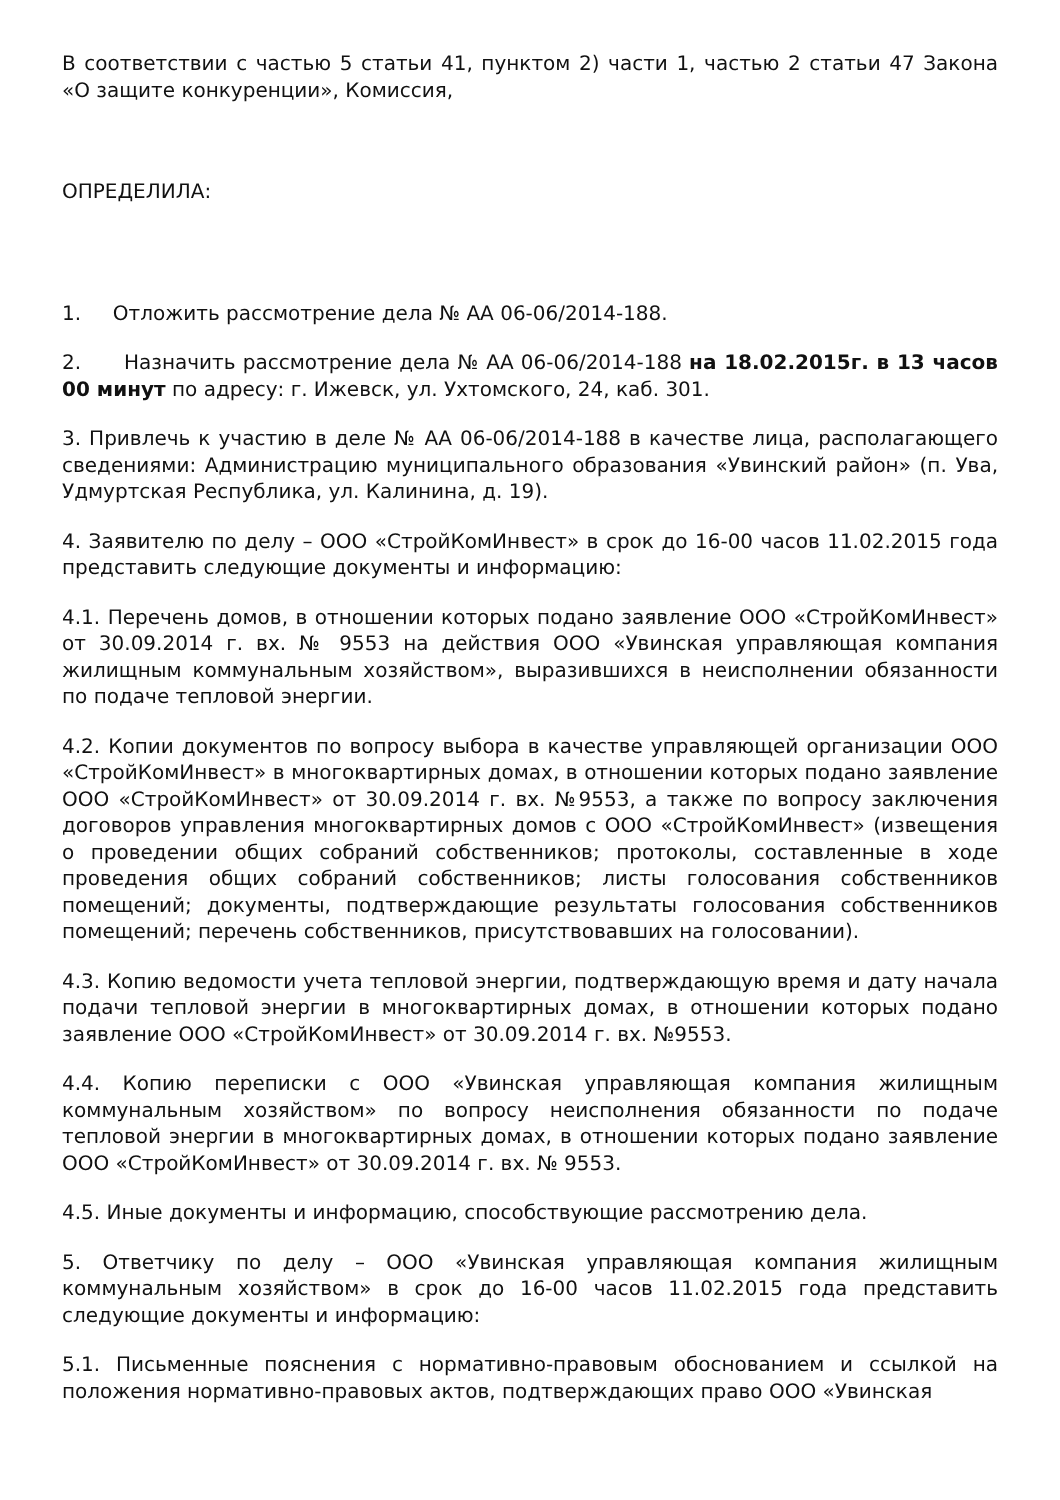В соответствии с частью 5 статьи 41, пунктом 2) части 1, частью 2 статьи 47 Закона «О защите конкуренции», Комиссия,
ОПРЕДЕЛИЛА:
1. Отложить рассмотрение дела № АА 06-06/2014-188.
2. Назначить рассмотрение дела № АА 06-06/2014-188 на 18.02.2015г. в 13 часов 00 минут по адресу: г. Ижевск, ул. Ухтомского, 24, каб. 301.
3. Привлечь к участию в деле № АА 06-06/2014-188 в качестве лица, располагающего сведениями: Администрацию муниципального образования «Увинский район» (п. Ува, Удмуртская Республика, ул. Калинина, д. 19).
4. Заявителю по делу – ООО «СтройКомИнвест» в срок до 16-00 часов 11.02.2015 года представить следующие документы и информацию:
4.1. Перечень домов, в отношении которых подано заявление ООО «СтройКомИнвест» от 30.09.2014 г. вх. № 9553 на действия ООО «Увинская управляющая компания жилищным коммунальным хозяйством», выразившихся в неисполнении обязанности по подаче тепловой энергии.
4.2. Копии документов по вопросу выбора в качестве управляющей организации ООО «СтройКомИнвест» в многоквартирных домах, в отношении которых подано заявление ООО «СтройКомИнвест» от 30.09.2014 г. вх. №9553, а также по вопросу заключения договоров управления многоквартирных домов с ООО «СтройКомИнвест» (извещения о проведении общих собраний собственников; протоколы, составленные в ходе проведения общих собраний собственников; листы голосования собственников помещений; документы, подтверждающие результаты голосования собственников помещений; перечень собственников, присутствовавших на голосовании).
4.3. Копию ведомости учета тепловой энергии, подтверждающую время и дату начала подачи тепловой энергии в многоквартирных домах, в отношении которых подано заявление ООО «СтройКомИнвест» от 30.09.2014 г. вх. №9553.
4.4. Копию переписки с ООО «Увинская управляющая компания жилищным коммунальным хозяйством» по вопросу неисполнения обязанности по подаче тепловой энергии в многоквартирных домах, в отношении которых подано заявление ООО «СтройКомИнвест» от 30.09.2014 г. вх. № 9553.
4.5. Иные документы и информацию, способствующие рассмотрению дела.
5. Ответчику по делу – ООО «Увинская управляющая компания жилищным коммунальным хозяйством» в срок до 16-00 часов 11.02.2015 года представить следующие документы и информацию:
5.1. Письменные пояснения с нормативно-правовым обоснованием и ссылкой на положения нормативно-правовых актов, подтверждающих право ООО «Увинская